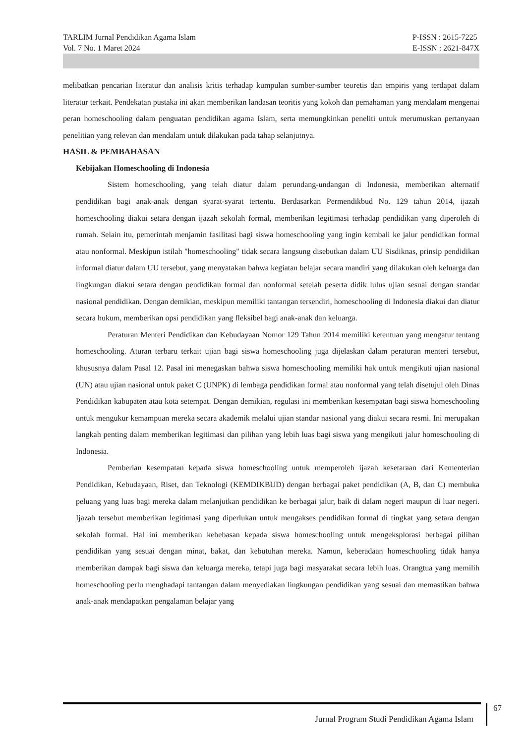TARLIM Jurnal Pendidikan Agama Islam
Vol. 7 No. 1 Maret 2024
P-ISSN : 2615-7225
E-ISSN : 2621-847X
melibatkan pencarian literatur dan analisis kritis terhadap kumpulan sumber-sumber teoretis dan empiris yang terdapat dalam literatur terkait. Pendekatan pustaka ini akan memberikan landasan teoritis yang kokoh dan pemahaman yang mendalam mengenai peran homeschooling dalam penguatan pendidikan agama Islam, serta memungkinkan peneliti untuk merumuskan pertanyaan penelitian yang relevan dan mendalam untuk dilakukan pada tahap selanjutnya.
HASIL & PEMBAHASAN
Kebijakan Homeschooling di Indonesia
Sistem homeschooling, yang telah diatur dalam perundang-undangan di Indonesia, memberikan alternatif pendidikan bagi anak-anak dengan syarat-syarat tertentu. Berdasarkan Permendikbud No. 129 tahun 2014, ijazah homeschooling diakui setara dengan ijazah sekolah formal, memberikan legitimasi terhadap pendidikan yang diperoleh di rumah. Selain itu, pemerintah menjamin fasilitasi bagi siswa homeschooling yang ingin kembali ke jalur pendidikan formal atau nonformal. Meskipun istilah "homeschooling" tidak secara langsung disebutkan dalam UU Sisdiknas, prinsip pendidikan informal diatur dalam UU tersebut, yang menyatakan bahwa kegiatan belajar secara mandiri yang dilakukan oleh keluarga dan lingkungan diakui setara dengan pendidikan formal dan nonformal setelah peserta didik lulus ujian sesuai dengan standar nasional pendidikan. Dengan demikian, meskipun memiliki tantangan tersendiri, homeschooling di Indonesia diakui dan diatur secara hukum, memberikan opsi pendidikan yang fleksibel bagi anak-anak dan keluarga.
Peraturan Menteri Pendidikan dan Kebudayaan Nomor 129 Tahun 2014 memiliki ketentuan yang mengatur tentang homeschooling. Aturan terbaru terkait ujian bagi siswa homeschooling juga dijelaskan dalam peraturan menteri tersebut, khususnya dalam Pasal 12. Pasal ini menegaskan bahwa siswa homeschooling memiliki hak untuk mengikuti ujian nasional (UN) atau ujian nasional untuk paket C (UNPK) di lembaga pendidikan formal atau nonformal yang telah disetujui oleh Dinas Pendidikan kabupaten atau kota setempat. Dengan demikian, regulasi ini memberikan kesempatan bagi siswa homeschooling untuk mengukur kemampuan mereka secara akademik melalui ujian standar nasional yang diakui secara resmi. Ini merupakan langkah penting dalam memberikan legitimasi dan pilihan yang lebih luas bagi siswa yang mengikuti jalur homeschooling di Indonesia.
Pemberian kesempatan kepada siswa homeschooling untuk memperoleh ijazah kesetaraan dari Kementerian Pendidikan, Kebudayaan, Riset, dan Teknologi (KEMDIKBUD) dengan berbagai paket pendidikan (A, B, dan C) membuka peluang yang luas bagi mereka dalam melanjutkan pendidikan ke berbagai jalur, baik di dalam negeri maupun di luar negeri. Ijazah tersebut memberikan legitimasi yang diperlukan untuk mengakses pendidikan formal di tingkat yang setara dengan sekolah formal. Hal ini memberikan kebebasan kepada siswa homeschooling untuk mengeksplorasi berbagai pilihan pendidikan yang sesuai dengan minat, bakat, dan kebutuhan mereka. Namun, keberadaan homeschooling tidak hanya memberikan dampak bagi siswa dan keluarga mereka, tetapi juga bagi masyarakat secara lebih luas. Orangtua yang memilih homeschooling perlu menghadapi tantangan dalam menyediakan lingkungan pendidikan yang sesuai dan memastikan bahwa anak-anak mendapatkan pengalaman belajar yang
Jurnal Program Studi Pendidikan Agama Islam
67